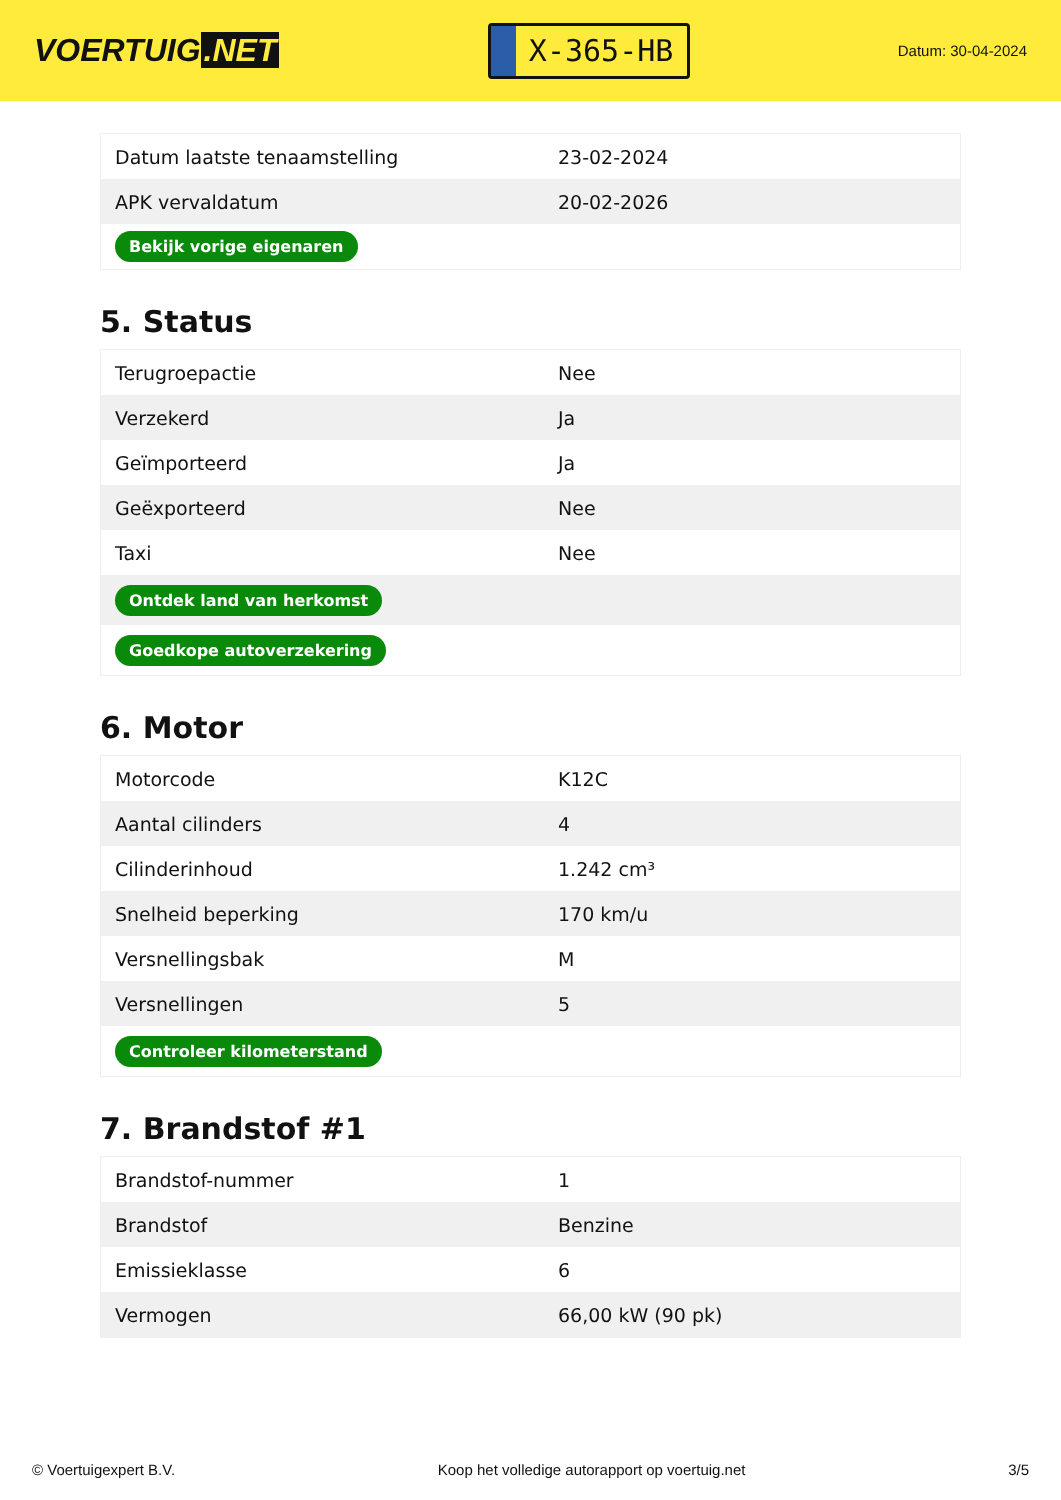VOERTUIG.NET
X-365-HB
Datum: 30-04-2024
| Datum laatste tenaamstelling | 23-02-2024 |
| APK vervaldatum | 20-02-2026 |
| Bekijk vorige eigenaren | |
5. Status
| Terugroepactie | Nee |
| Verzekerd | Ja |
| Geïmporteerd | Ja |
| Geëxporteerd | Nee |
| Taxi | Nee |
| Ontdek land van herkomst | |
| Goedkope autoverzekering | |
6. Motor
| Motorcode | K12C |
| Aantal cilinders | 4 |
| Cilinderinhoud | 1.242 cm³ |
| Snelheid beperking | 170 km/u |
| Versnellingsbak | M |
| Versnellingen | 5 |
| Controleer kilometerstand | |
7. Brandstof #1
| Brandstof-nummer | 1 |
| Brandstof | Benzine |
| Emissieklasse | 6 |
| Vermogen | 66,00 kW (90 pk) |
© Voertuigexpert B.V. Koop het volledige autorapport op voertuig.net 3/5